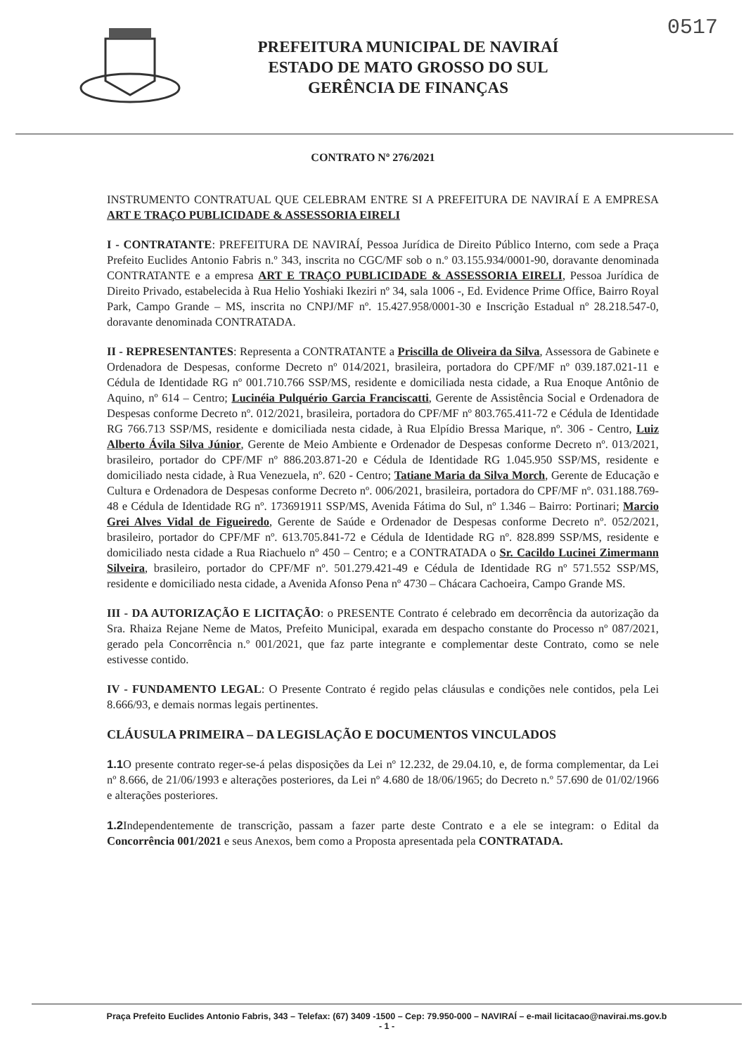0517
PREFEITURA MUNICIPAL DE NAVIRAÍ
ESTADO DE MATO GROSSO DO SUL
GERÊNCIA DE FINANÇAS
CONTRATO Nº 276/2021
INSTRUMENTO CONTRATUAL QUE CELEBRAM ENTRE SI A PREFEITURA DE NAVIRAÍ E A EMPRESA ART E TRAÇO PUBLICIDADE & ASSESSORIA EIRELI
I - CONTRATANTE: PREFEITURA DE NAVIRAÍ, Pessoa Jurídica de Direito Público Interno, com sede a Praça Prefeito Euclides Antonio Fabris n.º 343, inscrita no CGC/MF sob o n.º 03.155.934/0001-90, doravante denominada CONTRATANTE e a empresa ART E TRAÇO PUBLICIDADE & ASSESSORIA EIRELI, Pessoa Jurídica de Direito Privado, estabelecida à Rua Helio Yoshiaki Ikeziri nº 34, sala 1006 -, Ed. Evidence Prime Office, Bairro Royal Park, Campo Grande – MS, inscrita no CNPJ/MF nº. 15.427.958/0001-30 e Inscrição Estadual nº 28.218.547-0, doravante denominada CONTRATADA.
II - REPRESENTANTES: Representa a CONTRATANTE a Priscilla de Oliveira da Silva, Assessora de Gabinete e Ordenadora de Despesas, conforme Decreto nº 014/2021, brasileira, portadora do CPF/MF nº 039.187.021-11 e Cédula de Identidade RG nº 001.710.766 SSP/MS, residente e domiciliada nesta cidade, a Rua Enoque Antônio de Aquino, nº 614 – Centro; Lucinéia Pulquério Garcia Franciscatti, Gerente de Assistência Social e Ordenadora de Despesas conforme Decreto nº. 012/2021, brasileira, portadora do CPF/MF nº 803.765.411-72 e Cédula de Identidade RG 766.713 SSP/MS, residente e domiciliada nesta cidade, à Rua Elpídio Bressa Marique, nº. 306 - Centro, Luiz Alberto Ávila Silva Júnior, Gerente de Meio Ambiente e Ordenador de Despesas conforme Decreto nº. 013/2021, brasileiro, portador do CPF/MF nº 886.203.871-20 e Cédula de Identidade RG 1.045.950 SSP/MS, residente e domiciliado nesta cidade, à Rua Venezuela, nº. 620 - Centro; Tatiane Maria da Silva Morch, Gerente de Educação e Cultura e Ordenadora de Despesas conforme Decreto nº. 006/2021, brasileira, portadora do CPF/MF nº. 031.188.769-48 e Cédula de Identidade RG nº. 173691911 SSP/MS, Avenida Fátima do Sul, nº 1.346 – Bairro: Portinari; Marcio Grei Alves Vidal de Figueiredo, Gerente de Saúde e Ordenador de Despesas conforme Decreto nº. 052/2021, brasileiro, portador do CPF/MF nº. 613.705.841-72 e Cédula de Identidade RG nº. 828.899 SSP/MS, residente e domiciliado nesta cidade a Rua Riachuelo nº 450 – Centro; e a CONTRATADA o Sr. Cacildo Lucinei Zimermann Silveira, brasileiro, portador do CPF/MF nº. 501.279.421-49 e Cédula de Identidade RG nº 571.552 SSP/MS, residente e domiciliado nesta cidade, a Avenida Afonso Pena nº 4730 – Chácara Cachoeira, Campo Grande MS.
III - DA AUTORIZAÇÃO E LICITAÇÃO: o PRESENTE Contrato é celebrado em decorrência da autorização da Sra. Rhaiza Rejane Neme de Matos, Prefeito Municipal, exarada em despacho constante do Processo nº 087/2021, gerado pela Concorrência n.º 001/2021, que faz parte integrante e complementar deste Contrato, como se nele estivesse contido.
IV - FUNDAMENTO LEGAL: O Presente Contrato é regido pelas cláusulas e condições nele contidos, pela Lei 8.666/93, e demais normas legais pertinentes.
CLÁUSULA PRIMEIRA – DA LEGISLAÇÃO E DOCUMENTOS VINCULADOS
1.1 O presente contrato reger-se-á pelas disposições da Lei nº 12.232, de 29.04.10, e, de forma complementar, da Lei nº 8.666, de 21/06/1993 e alterações posteriores, da Lei nº 4.680 de 18/06/1965; do Decreto n.º 57.690 de 01/02/1966 e alterações posteriores.
1.2 Independentemente de transcrição, passam a fazer parte deste Contrato e a ele se integram: o Edital da Concorrência 001/2021 e seus Anexos, bem como a Proposta apresentada pela CONTRATADA.
Praça Prefeito Euclides Antonio Fabris, 343 – Telefax: (67) 3409 -1500 – Cep: 79.950-000 – NAVIRAÍ – e-mail licitacao@navirai.ms.gov.b
- 1 -